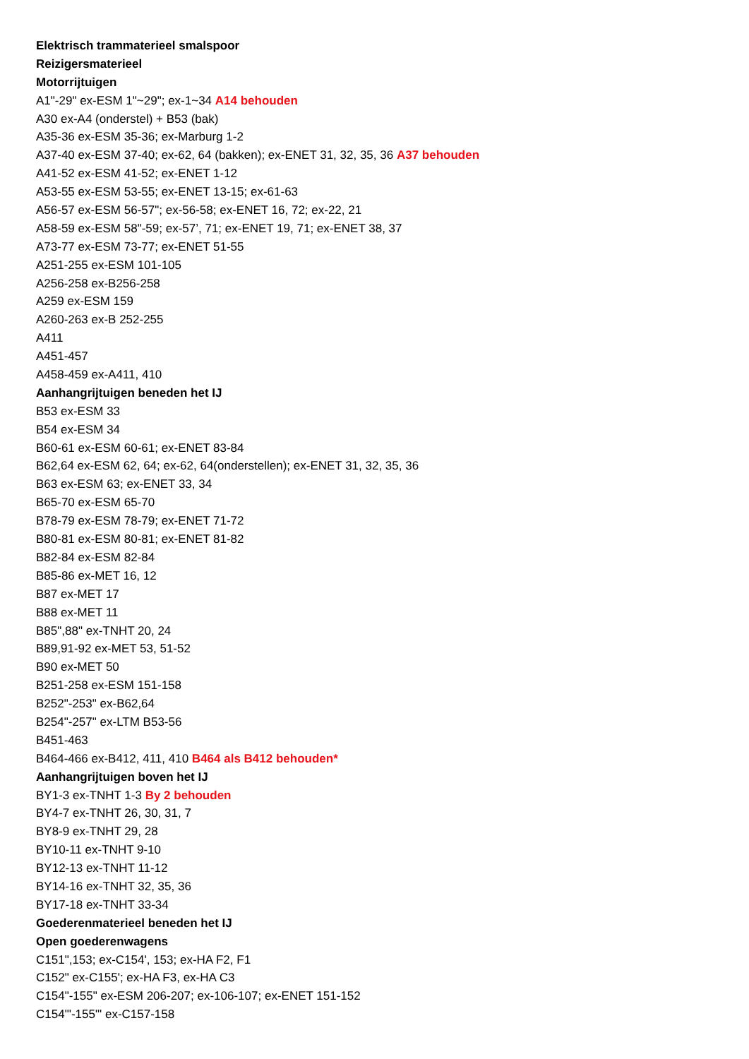Elektrisch trammaterieel smalspoor
Reizigersmaterieel
Motorrijtuigen
A1"-29" ex-ESM 1"~29"; ex-1~34 A14 behouden
A30 ex-A4 (onderstel) + B53 (bak)
A35-36 ex-ESM 35-36; ex-Marburg 1-2
A37-40 ex-ESM 37-40; ex-62, 64 (bakken); ex-ENET 31, 32, 35, 36 A37 behouden
A41-52 ex-ESM 41-52; ex-ENET 1-12
A53-55 ex-ESM 53-55; ex-ENET 13-15; ex-61-63
A56-57 ex-ESM 56-57"; ex-56-58; ex-ENET 16, 72; ex-22, 21
A58-59 ex-ESM 58"-59; ex-57’, 71; ex-ENET 19, 71; ex-ENET 38, 37
A73-77 ex-ESM 73-77; ex-ENET 51-55
A251-255 ex-ESM 101-105
A256-258 ex-B256-258
A259 ex-ESM 159
A260-263 ex-B 252-255
A411
A451-457
A458-459 ex-A411, 410
Aanhangrijtuigen beneden het IJ
B53 ex-ESM 33
B54 ex-ESM 34
B60-61 ex-ESM 60-61; ex-ENET 83-84
B62,64 ex-ESM 62, 64; ex-62, 64(onderstellen); ex-ENET 31, 32, 35, 36
B63 ex-ESM 63; ex-ENET 33, 34
B65-70 ex-ESM 65-70
B78-79 ex-ESM 78-79; ex-ENET 71-72
B80-81 ex-ESM 80-81; ex-ENET 81-82
B82-84 ex-ESM 82-84
B85-86 ex-MET 16, 12
B87 ex-MET 17
B88 ex-MET 11
B85",88" ex-TNHT 20, 24
B89,91-92 ex-MET 53, 51-52
B90 ex-MET 50
B251-258 ex-ESM 151-158
B252"-253" ex-B62,64
B254"-257" ex-LTM B53-56
B451-463
B464-466 ex-B412, 411, 410 B464 als B412 behouden*
Aanhangrijtuigen boven het IJ
BY1-3 ex-TNHT 1-3 By 2 behouden
BY4-7 ex-TNHT 26, 30, 31, 7
BY8-9 ex-TNHT 29, 28
BY10-11 ex-TNHT 9-10
BY12-13 ex-TNHT 11-12
BY14-16 ex-TNHT 32, 35, 36
BY17-18 ex-TNHT 33-34
Goederenmaterieel beneden het IJ
Open goederenwagens
C151",153; ex-C154', 153; ex-HA F2, F1
C152" ex-C155'; ex-HA F3, ex-HA C3
C154"-155" ex-ESM 206-207; ex-106-107; ex-ENET 151-152
C154"'-155"' ex-C157-158